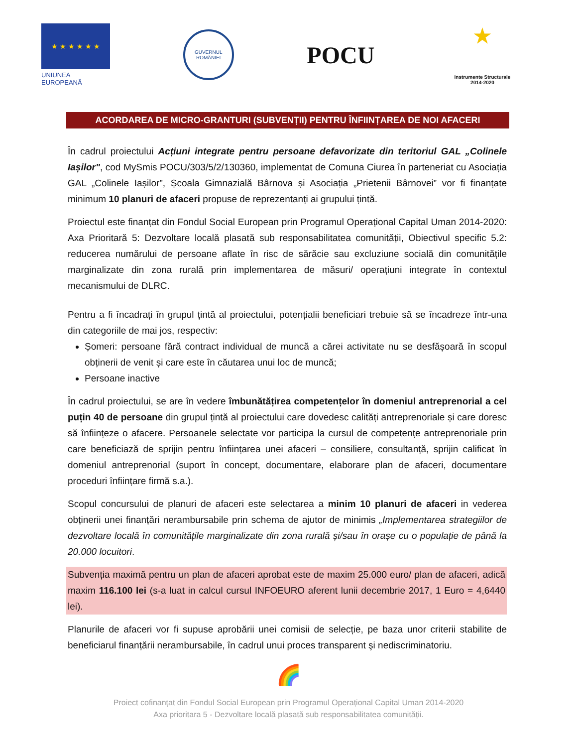★ ★ ★ ★ ★ ★
UNIUNEA EUROPEANĂ
GUVERNUL
ROMÂNIEI
POCU
★
Instrumente Structurale
2014-2020
ACORDAREA DE MICRO-GRANTURI (SUBVENȚII) PENTRU ÎNFIINȚAREA DE NOI AFACERI
În cadrul proiectului Acțiuni integrate pentru persoane defavorizate din teritoriul GAL „Colinele Iașilor", cod MySmis POCU/303/5/2/130360, implementat de Comuna Ciurea în parteneriat cu Asociația GAL „Colinele Iașilor”, Școala Gimnazială Bârnova și Asociația „Prietenii Bârnovei” vor fi finanțate minimum 10 planuri de afaceri propuse de reprezentanți ai grupului țintă.
Proiectul este finanțat din Fondul Social European prin Programul Operațional Capital Uman 2014-2020: Axa Prioritară 5: Dezvoltare locală plasată sub responsabilitatea comunității, Obiectivul specific 5.2: reducerea numărului de persoane aflate în risc de sărăcie sau excluziune socială din comunitățile marginalizate din zona rurală prin implementarea de măsuri/ operațiuni integrate în contextul mecanismului de DLRC.
Pentru a fi încadrați în grupul țintă al proiectului, potențialii beneficiari trebuie să se încadreze într-una din categoriile de mai jos, respectiv:
Șomeri: persoane fără contract individual de muncă a cărei activitate nu se desfășoară în scopul obținerii de venit și care este în căutarea unui loc de muncă;
Persoane inactive
În cadrul proiectului, se are în vedere îmbunătățirea competențelor în domeniul antreprenorial a cel puțin 40 de persoane din grupul țintă al proiectului care dovedesc calități antreprenoriale și care doresc să înființeze o afacere. Persoanele selectate vor participa la cursul de competențe antreprenoriale prin care beneficiază de sprijin pentru înființarea unei afaceri – consiliere, consultanță, sprijin calificat în domeniul antreprenorial (suport în concept, documentare, elaborare plan de afaceri, documentare proceduri înființare firmă s.a.).
Scopul concursului de planuri de afaceri este selectarea a minim 10 planuri de afaceri in vederea obținerii unei finanțări nerambursabile prin schema de ajutor de minimis „Implementarea strategiilor de dezvoltare locală în comunitățile marginalizate din zona rurală și/sau în orașe cu o populație de până la 20.000 locuitori.
Subvenția maximă pentru un plan de afaceri aprobat este de maxim 25.000 euro/ plan de afaceri, adică maxim 116.100 lei (s-a luat in calcul cursul INFOEURO aferent lunii decembrie 2017, 1 Euro = 4,6440 lei).
Planurile de afaceri vor fi supuse aprobării unei comisii de selecție, pe baza unor criterii stabilite de beneficiarul finanțării nerambursabile, în cadrul unui proces transparent şi nediscriminatoriu.
🌈
Proiect cofinanțat din Fondul Social European prin Programul Operațional Capital Uman 2014-2020
Axa prioritara 5 - Dezvoltare locală plasată sub responsabilitatea comunității.